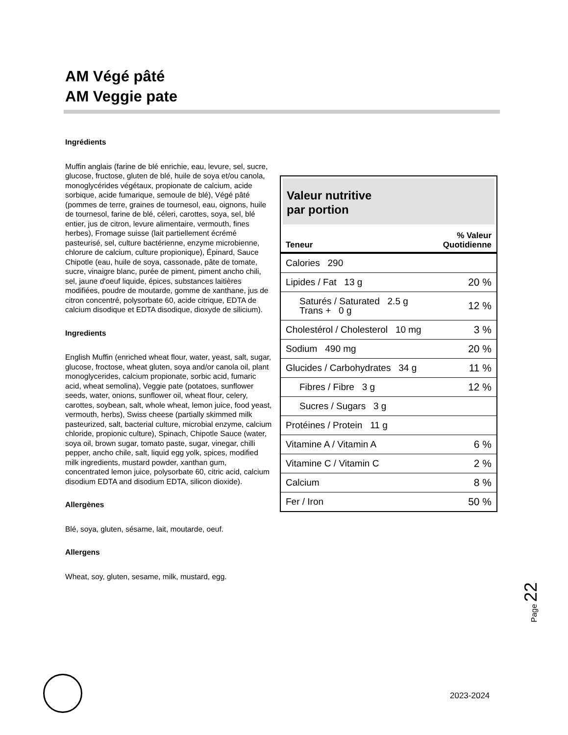AM Végé pâté
AM Veggie pate
Ingrédients
Valeur nutritive
par portion
| Teneur | % Valeur Quotidienne |
| --- | --- |
| Calories 290 | |
| Lipides / Fat 13 g | 20 % |
| Saturés / Saturated 2.5 g Trans + 0 g | 12 % |
| Cholestérol / Cholesterol 10 mg | 3 % |
| Sodium 490 mg | 20 % |
| Glucides / Carbohydrates 34 g | 11 % |
| Fibres / Fibre 3 g | 12 % |
| Sucres / Sugars 3 g | |
| Protéines / Protein 11 g | |
| Vitamine A / Vitamin A | 6 % |
| Vitamine C / Vitamin C | 2 % |
| Calcium | 8 % |
| Fer / Iron | 50 % |
Muffin anglais (farine de blé enrichie, eau, levure, sel, sucre, glucose, fructose, gluten de blé, huile de soya et/ou canola, monoglycérides végétaux, propionate de calcium, acide sorbique, acide fumarique, semoule de blé), Végé pâté (pommes de terre, graines de tournesol, eau, oignons, huile de tournesol, farine de blé, céleri, carottes, soya, sel, blé entier, jus de citron, levure alimentaire, vermouth, fines herbes), Fromage suisse (lait partiellement écrémé pasteurisé, sel, culture bactérienne, enzyme microbienne, chlorure de calcium, culture propionique), Épinard, Sauce Chipotle (eau, huile de soya, cassonade, pâte de tomate, sucre, vinaigre blanc, purée de piment, piment ancho chili, sel, jaune d'oeuf liquide, épices, substances laitières modifiées, poudre de moutarde, gomme de xanthane, jus de citron concentré, polysorbate 60, acide citrique, EDTA de calcium disodique et EDTA disodique, dioxyde de silicium).
Ingredients
English Muffin (enriched wheat flour, water, yeast, salt, sugar, glucose, froctose, wheat gluten, soya and/or canola oil, plant monoglycerides, calcium propionate, sorbic acid, fumaric acid, wheat semolina), Veggie pate (potatoes, sunflower seeds, water, onions, sunflower oil, wheat flour, celery, carottes, soybean, salt, whole wheat, lemon juice, food yeast, vermouth, herbs), Swiss cheese (partially skimmed milk pasteurized, salt, bacterial culture, microbial enzyme, calcium chloride, propionic culture), Spinach, Chipotle Sauce (water, soya oil, brown sugar, tomato paste, sugar, vinegar, chilli pepper, ancho chile, salt, liquid egg yolk, spices, modified milk ingredients, mustard powder, xanthan gum, concentrated lemon juice, polysorbate 60, citric acid, calcium disodium EDTA and disodium EDTA, silicon dioxide).
Allergènes
Blé, soya, gluten, sésame, lait, moutarde, oeuf.
Allergens
Wheat, soy, gluten, sesame, milk, mustard, egg.
Page 22
2023-2024